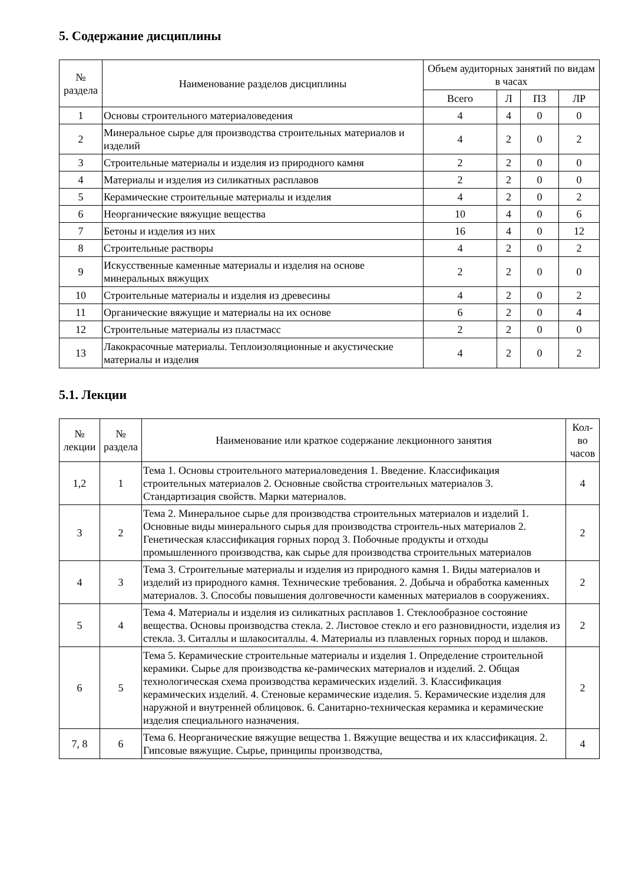5. Содержание дисциплины
| № раздела | Наименование разделов дисциплины | Объем аудиторных занятий по видам в часах | | | |
| --- | --- | --- | --- | --- | --- |
| | | Всего | Л | ПЗ | ЛР |
| 1 | Основы строительного материаловедения | 4 | 4 | 0 | 0 |
| 2 | Минеральное сырье для производства строительных материалов и изделий | 4 | 2 | 0 | 2 |
| 3 | Строительные материалы и изделия из природного камня | 2 | 2 | 0 | 0 |
| 4 | Материалы и изделия из силикатных расплавов | 2 | 2 | 0 | 0 |
| 5 | Керамические строительные материалы и изделия | 4 | 2 | 0 | 2 |
| 6 | Неорганические вяжущие вещества | 10 | 4 | 0 | 6 |
| 7 | Бетоны и изделия из них | 16 | 4 | 0 | 12 |
| 8 | Строительные растворы | 4 | 2 | 0 | 2 |
| 9 | Искусственные каменные материалы и изделия на основе минеральных вяжущих | 2 | 2 | 0 | 0 |
| 10 | Строительные материалы и изделия из древесины | 4 | 2 | 0 | 2 |
| 11 | Органические вяжущие и материалы на их основе | 6 | 2 | 0 | 4 |
| 12 | Строительные материалы из пластмасс | 2 | 2 | 0 | 0 |
| 13 | Лакокрасочные материалы. Теплоизоляционные и акустические материалы и изделия | 4 | 2 | 0 | 2 |
5.1. Лекции
| № лекции | № раздела | Наименование или краткое содержание лекционного занятия | Кол-во часов |
| --- | --- | --- | --- |
| 1,2 | 1 | Тема 1. Основы строительного материаловедения 1. Введение. Классификация строительных материалов 2. Основные свойства строительных материалов 3. Стандартизация свойств. Марки материалов. | 4 |
| 3 | 2 | Тема 2. Минеральное сырье для производства строительных материалов и изделий 1. Основные виды минерального сырья для производства строитель-ных материалов 2. Генетическая классификация горных пород 3. Побочные продукты и отходы промышленного производства, как сырье для производства строительных материалов | 2 |
| 4 | 3 | Тема 3. Строительные материалы и изделия из природного камня 1. Виды материалов и изделий из природного камня. Технические требования. 2. Добыча и обработка каменных материалов. 3. Способы повышения долговечности каменных материалов в сооружениях. | 2 |
| 5 | 4 | Тема 4. Материалы и изделия из силикатных расплавов 1. Стеклообразное состояние вещества. Основы производства стекла. 2. Листовое стекло и его разновидности, изделия из стекла. 3. Ситаллы и шлакоситаллы. 4. Материалы из плавленых горных пород и шлаков. | 2 |
| 6 | 5 | Тема 5. Керамические строительные материалы и изделия 1. Определение строительной керамики. Сырье для производства ке-рамических материалов и изделий. 2. Общая технологическая схема производства керамических изделий. 3. Классификация керамических изделий. 4. Стеновые керамические изделия. 5. Керамические изделия для наружной и внутренней облицовок. 6. Санитарно-техническая керамика и керамические изделия специального назначения. | 2 |
| 7, 8 | 6 | Тема 6. Неорганические вяжущие вещества 1. Вяжущие вещества и их классификация. 2. Гипсовые вяжущие. Сырье, принципы производства, | 4 |